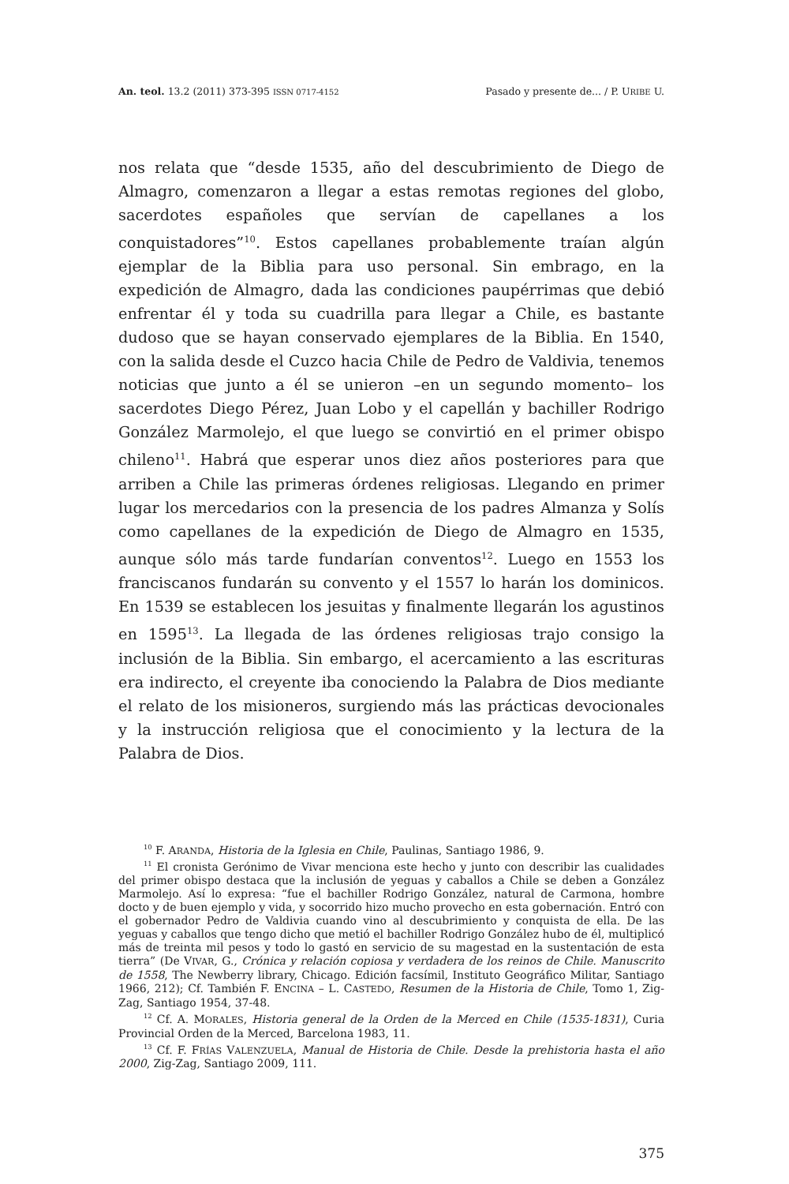An. teol. 13.2 (2011) 373-395 ISSN 0717-4152 Pasado y presente de... / P. URIBE U.
nos relata que “desde 1535, año del descubrimiento de Diego de Almagro, comenzaron a llegar a estas remotas regiones del globo, sacerdotes españoles que servían de capellanes a los conquistadores”<sup>10</sup>. Estos capellanes probablemente traían algún ejemplar de la Biblia para uso personal. Sin embrago, en la expedición de Almagro, dada las condiciones paupérrimas que debió enfrentar él y toda su cuadrilla para llegar a Chile, es bastante dudoso que se hayan conservado ejemplares de la Biblia. En 1540, con la salida desde el Cuzco hacia Chile de Pedro de Valdivia, tenemos noticias que junto a él se unieron –en un segundo momento– los sacerdotes Diego Pérez, Juan Lobo y el capellán y bachiller Rodrigo González Marmolejo, el que luego se convirtió en el primer obispo chileno<sup>11</sup>. Habrá que esperar unos diez años posteriores para que arriben a Chile las primeras órdenes religiosas. Llegando en primer lugar los mercedarios con la presencia de los padres Almanza y Solís como capellanes de la expedición de Diego de Almagro en 1535, aunque sólo más tarde fundarían conventos<sup>12</sup>. Luego en 1553 los franciscanos fundarán su convento y el 1557 lo harán los dominicos. En 1539 se establecen los jesuitas y finalmente llegarán los agustinos en 1595<sup>13</sup>. La llegada de las órdenes religiosas trajo consigo la inclusión de la Biblia. Sin embargo, el acercamiento a las escrituras era indirecto, el creyente iba conociendo la Palabra de Dios mediante el relato de los misioneros, surgiendo más las prácticas devocionales y la instrucción religiosa que el conocimiento y la lectura de la Palabra de Dios.
<sup>10</sup> F. ARANDA, Historia de la Iglesia en Chile, Paulinas, Santiago 1986, 9.
<sup>11</sup> El cronista Gerónimo de Vivar menciona este hecho y junto con describir las cualidades del primer obispo destaca que la inclusión de yeguas y caballos a Chile se deben a González Marmolejo. Así lo expresa: “fue el bachiller Rodrigo González, natural de Carmona, hombre docto y de buen ejemplo y vida, y socorrido hizo mucho provecho en esta gobernación. Entró con el gobernador Pedro de Valdivia cuando vino al descubrimiento y conquista de ella. De las yeguas y caballos que tengo dicho que metió el bachiller Rodrigo González hubo de él, multiplicó más de treinta mil pesos y todo lo gastó en servicio de su magestad en la sustentación de esta tierra” (De VIVAR, G., Crónica y relación copiosa y verdadera de los reinos de Chile. Manuscrito de 1558, The Newberry library, Chicago. Edición facsímil, Instituto Geográfico Militar, Santiago 1966, 212); Cf. También F. ENCINA – L. CASTEDO, Resumen de la Historia de Chile, Tomo 1, Zig-Zag, Santiago 1954, 37-48.
<sup>12</sup> Cf. A. MORALES, Historia general de la Orden de la Merced en Chile (1535-1831), Curia Provincial Orden de la Merced, Barcelona 1983, 11.
<sup>13</sup> Cf. F. FRÍAS VALENZUELA, Manual de Historia de Chile. Desde la prehistoria hasta el año 2000, Zig-Zag, Santiago 2009, 111.
375